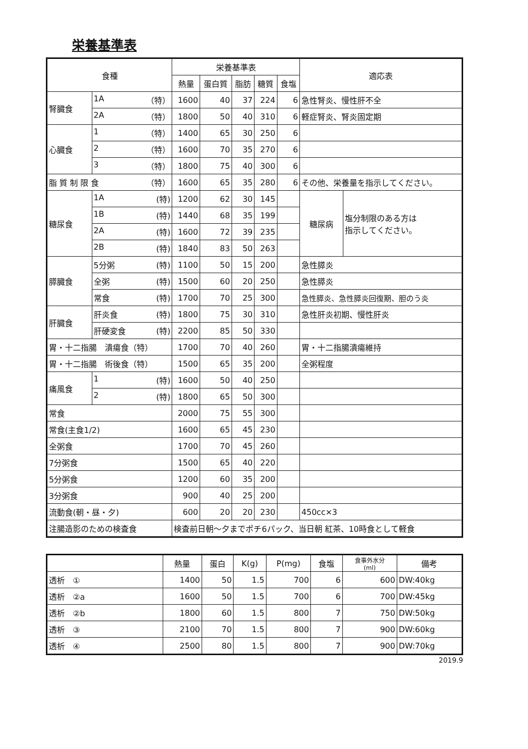栄養基準表
| 食種 | | 栄養基準表 | | | | | 適応表 | |
| --- | --- | --- | --- | --- | --- | --- | --- | --- |
| | | 熱量 | 蛋白質 | 脂肪 | 糖質 | 食塩 | | |
| 腎臓食 | 1A （特） | 1600 | 40 | 37 | 224 | 6 | 急性腎炎、慢性肝不全 | |
| | 2A （特） | 1800 | 50 | 40 | 310 | 6 | 軽症腎炎、腎炎固定期 | |
| 心臓食 | 1 （特） | 1400 | 65 | 30 | 250 | 6 | | |
| | 2 （特） | 1600 | 70 | 35 | 270 | 6 | | |
| | 3 （特） | 1800 | 75 | 40 | 300 | 6 | | |
| 脂 質 制 限 食 （特） | | 1600 | 65 | 35 | 280 | 6 | その他、栄養量を指示してください。 | |
| 糖尿食 | 1A (特) | 1200 | 62 | 30 | 145 | | 糖尿病 | 塩分制限のある方は 指示してください。 |
| | 1B (特) | 1440 | 68 | 35 | 199 | | | |
| | 2A (特) | 1600 | 72 | 39 | 235 | | | |
| | 2B (特) | 1840 | 83 | 50 | 263 | | | |
| 膵臓食 | 5分粥 (特) | 1100 | 50 | 15 | 200 | | 急性膵炎 | |
| | 全粥 (特) | 1500 | 60 | 20 | 250 | | 急性膵炎 | |
| | 常食 (特) | 1700 | 70 | 25 | 300 | | 急性膵炎、急性膵炎回復期、胆のう炎 | |
| 肝臓食 | 肝炎食 (特) | 1800 | 75 | 30 | 310 | | 急性肝炎初期、慢性肝炎 | |
| | 肝硬変食 (特) | 2200 | 85 | 50 | 330 | | | |
| 胃・十二指腸 潰瘍食（特） | | 1700 | 70 | 40 | 260 | | 胃・十二指腸潰瘍維持 | |
| 胃・十二指腸 術後食（特） | | 1500 | 65 | 35 | 200 | | 全粥程度 | |
| 痛風食 | 1 (特) | 1600 | 50 | 40 | 250 | | | |
| | 2 (特) | 1800 | 65 | 50 | 300 | | | |
| 常食 | | 2000 | 75 | 55 | 300 | | | |
| 常食(主食1/2) | | 1600 | 65 | 45 | 230 | | | |
| 全粥食 | | 1700 | 70 | 45 | 260 | | | |
| 7分粥食 | | 1500 | 65 | 40 | 220 | | | |
| 5分粥食 | | 1200 | 60 | 35 | 200 | | | |
| 3分粥食 | | 900 | 40 | 25 | 200 | | | |
| 流動食(朝・昼・夕) | | 600 | 20 | 20 | 230 | | 450cc×3 | |
| 注腸造影のための検査食 | | 検査前日朝～夕までポチ6パック、当日朝 紅茶、10時食として軽食 | | | | | | |
| | 熱量 | 蛋白 | K(g) | P(mg) | 食塩 | 食事外水分 (ml) | 備考 |
| --- | --- | --- | --- | --- | --- | --- | --- |
| 透析 ① | 1400 | 50 | 1.5 | 700 | 6 | 600 | DW:40kg |
| 透析 ②a | 1600 | 50 | 1.5 | 700 | 6 | 700 | DW:45kg |
| 透析 ②b | 1800 | 60 | 1.5 | 800 | 7 | 750 | DW:50kg |
| 透析 ③ | 2100 | 70 | 1.5 | 800 | 7 | 900 | DW:60kg |
| 透析 ④ | 2500 | 80 | 1.5 | 800 | 7 | 900 | DW:70kg |
2019.9